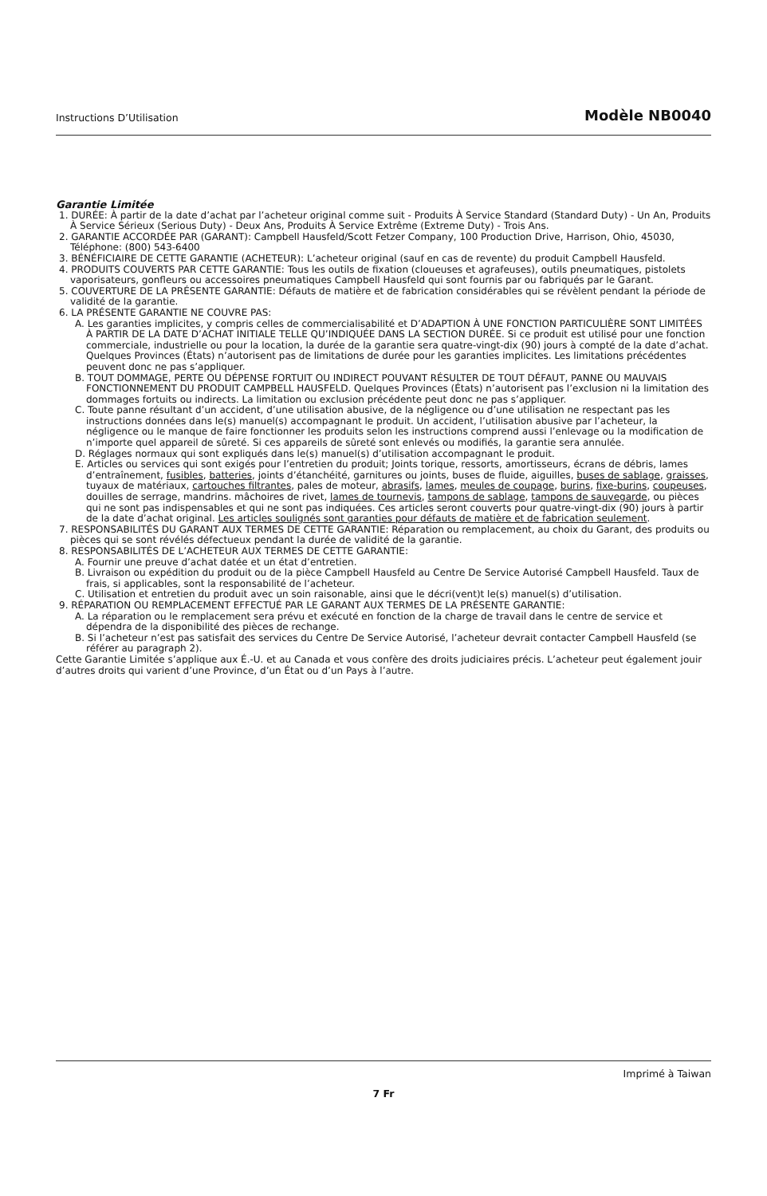Instructions D’Utilisation Modèle NB0040
Garantie Limitée
1. DURÉE: À partir de la date d’achat par l’acheteur original comme suit - Produits À Service Standard (Standard Duty) - Un An, Produits À Service Sérieux (Serious Duty) - Deux Ans, Produits À Service Extrême (Extreme Duty) - Trois Ans.
2. GARANTIE ACCORDÉE PAR (GARANT): Campbell Hausfeld/Scott Fetzer Company, 100 Production Drive, Harrison, Ohio, 45030, Téléphone: (800) 543-6400
3. BÉNÉFICIAIRE DE CETTE GARANTIE (ACHETEUR): L’acheteur original (sauf en cas de revente) du produit Campbell Hausfeld.
4. PRODUITS COUVERTS PAR CETTE GARANTIE: Tous les outils de fixation (cloueuses et agrafeuses), outils pneumatiques, pistolets vaporisateurs, gonfleurs ou accessoires pneumatiques Campbell Hausfeld qui sont fournis par ou fabriqués par le Garant.
5. COUVERTURE DE LA PRÉSENTE GARANTIE: Défauts de matière et de fabrication considérables qui se révèlent pendant la période de validité de la garantie.
6. LA PRÉSENTE GARANTIE NE COUVRE PAS:
A. Les garanties implicites, y compris celles de commercialisabilité et D’ADAPTION À UNE FONCTION PARTICULIÈRE SONT LIMITÉES À PARTIR DE LA DATE D’ACHAT INITIALE TELLE QU’INDIQUÉE DANS LA SECTION DURÉE. Si ce produit est utilisé pour une fonction commerciale, industrielle ou pour la location, la durée de la garantie sera quatre-vingt-dix (90) jours à compté de la date d’achat. Quelques Provinces (États) n’autorisent pas de limitations de durée pour les garanties implicites. Les limitations précédentes peuvent donc ne pas s’appliquer.
B. TOUT DOMMAGE, PERTE OU DÉPENSE FORTUIT OU INDIRECT POUVANT RÉSULTER DE TOUT DÉFAUT, PANNE OU MAUVAIS FONCTIONNEMENT DU PRODUIT CAMPBELL HAUSFELD. Quelques Provinces (États) n’autorisent pas l’exclusion ni la limitation des dommages fortuits ou indirects. La limitation ou exclusion précédente peut donc ne pas s’appliquer.
C. Toute panne résultant d’un accident, d’une utilisation abusive, de la négligence ou d’une utilisation ne respectant pas les instructions données dans le(s) manuel(s) accompagnant le produit. Un accident, l’utilisation abusive par l’acheteur, la négligence ou le manque de faire fonctionner les produits selon les instructions comprend aussi l’enlevage ou la modification de n’importe quel appareil de sûreté. Si ces appareils de sûreté sont enlevés ou modifiés, la garantie sera annulée.
D. Réglages normaux qui sont expliqués dans le(s) manuel(s) d’utilisation accompagnant le produit.
E. Articles ou services qui sont exigés pour l’entretien du produit; Joints torique, ressorts, amortisseurs, écrans de débris, lames d’entraînement, fusibles, batteries, joints d’étanchéité, garnitures ou joints, buses de fluide, aiguilles, buses de sablage, graisses, tuyaux de matériaux, cartouches filtrantes, pales de moteur, abrasifs, lames, meules de coupage, burins, fixe-burins, coupeuses, douilles de serrage, mandrins. mâchoires de rivet, lames de tournevis, tampons de sablage, tampons de sauvegarde, ou pièces qui ne sont pas indispensables et qui ne sont pas indiquées. Ces articles seront couverts pour quatre-vingt-dix (90) jours à partir de la date d’achat original. Les articles soulignés sont garanties pour défauts de matière et de fabrication seulement.
7. RESPONSABILITÉS DU GARANT AUX TERMES DE CETTE GARANTIE: Réparation ou remplacement, au choix du Garant, des produits ou pièces qui se sont révélés défectueux pendant la durée de validité de la garantie.
8. RESPONSABILITÉS DE L’ACHETEUR AUX TERMES DE CETTE GARANTIE:
A. Fournir une preuve d’achat datée et un état d’entretien.
B. Livraison ou expédition du produit ou de la pièce Campbell Hausfeld au Centre De Service Autorisé Campbell Hausfeld. Taux de frais, si applicables, sont la responsabilité de l’acheteur.
C. Utilisation et entretien du produit avec un soin raisonable, ainsi que le décri(vent)t le(s) manuel(s) d’utilisation.
9. RÉPARATION OU REMPLACEMENT EFFECTUÉ PAR LE GARANT AUX TERMES DE LA PRÉSENTE GARANTIE:
A. La réparation ou le remplacement sera prévu et exécuté en fonction de la charge de travail dans le centre de service et dépendra de la disponibilité des pièces de rechange.
B. Si l’acheteur n’est pas satisfait des services du Centre De Service Autorisé, l’acheteur devrait contacter Campbell Hausfeld (se référer au paragraph 2).
Cette Garantie Limitée s’applique aux É.-U. et au Canada et vous confère des droits judiciaires précis. L’acheteur peut également jouir d’autres droits qui varient d’une Province, d’un État ou d’un Pays à l’autre.
Imprimé à Taiwan
7 Fr